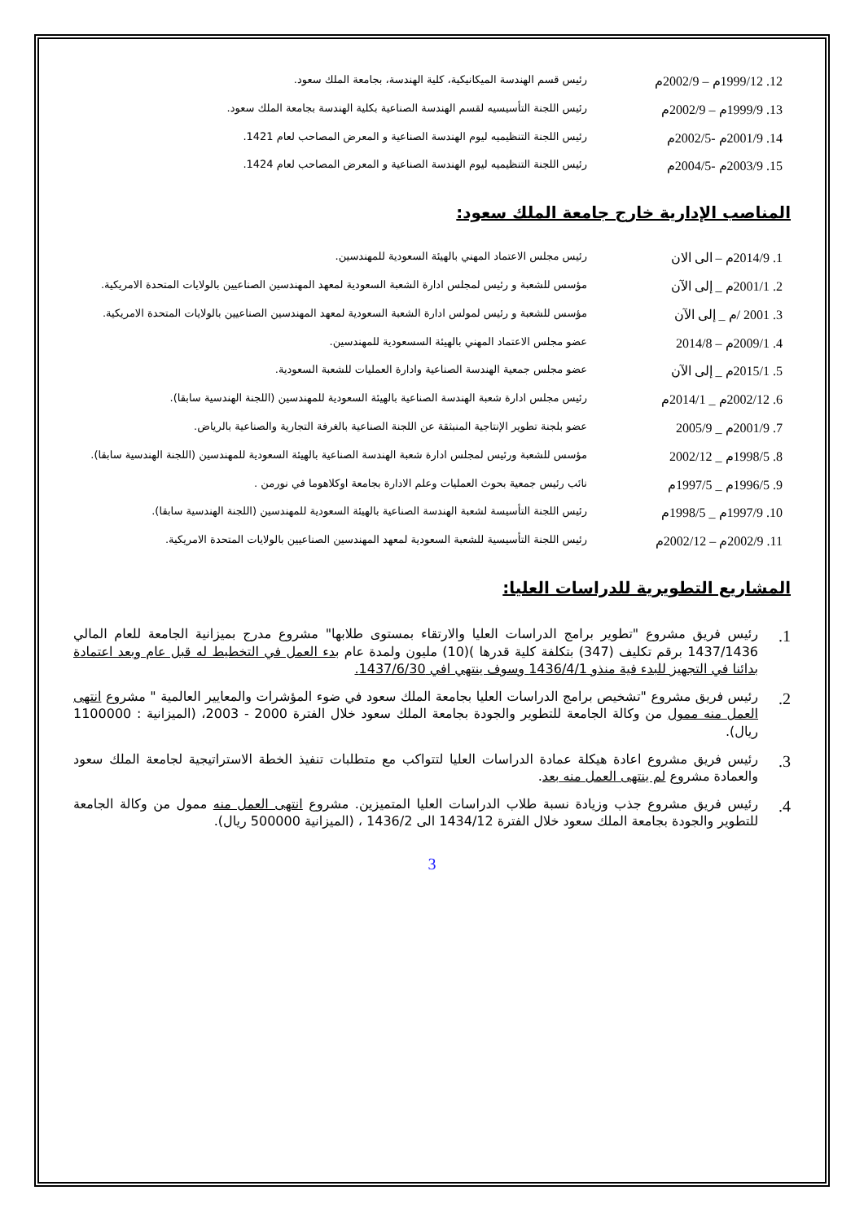12. 1999/12م – 2002/9م
رئيس قسم الهندسة الميكانيكية، كلية الهندسة، بجامعة الملك سعود.
13. 1999/9م – 2002/9م
رئيس اللجنة التأسيسيه لقسم الهندسة الصناعية بكلية الهندسة بجامعة الملك سعود.
14. 2001/9م -2002/5م
رئيس اللجنة التنظيميه ليوم الهندسة الصناعية و المعرض المصاحب لعام 1421.
15. 2003/9م -2004/5م
رئيس اللجنة التنظيميه ليوم الهندسة الصناعية و المعرض المصاحب لعام 1424.
المناصب الإدارية خارج جامعة الملك سعود:
1. 2014/9م – الى الان
رئيس مجلس الاعتماد المهني بالهيئة السعودية للمهندسين.
2. 2001/1م _ إلى الآن
مؤسس للشعبة و رئيس لمجلس ادارة الشعبة السعودية لمعهد المهندسين الصناعيين بالولايات المتحدة الامريكية.
3. 2001 /م _ إلى الآن
مؤسس للشعبة و رئيس لمولس ادارة الشعبة السعودية لمعهد المهندسين الصناعيين بالولايات المتحدة الامريكية.
4. 2009/1م – 2014/8
عضو مجلس الاعتماد المهني بالهيئة السسعودية للمهندسين.
5. 2015/1م _ إلى الآن
عضو مجلس جمعية الهندسة الصناعية وادارة العمليات للشعبة السعودية.
6. 2002/12م _ 2014/1م
رئيس مجلس ادارة شعبة الهندسة الصناعية بالهيئة السعودية للمهندسين (اللجنة الهندسية سابقا).
7. 2001/9م _ 2005/9
عضو بلجنة تطوير الإنتاجية المنبثقة عن اللجنة الصناعية بالغرفة التجارية والصناعية بالرياض.
8. 1998/5م _ 2002/12
مؤسس للشعبة ورئيس لمجلس ادارة شعبة الهندسة الصناعية بالهيئة السعودية للمهندسين (اللجنة الهندسية سابقا).
9. 1996/5م _ 1997/5م
نائب رئيس جمعية بحوث العمليات وعلم الادارة بجامعة اوكلاهوما في نورمن .
10. 1997/9م _ 1998/5م
رئيس اللجنة التأسيسة لشعبة الهندسة الصناعية بالهيئة السعودية للمهندسين (اللجنة الهندسية سابقا).
11. 2002/9م – 2002/12م
رئيس اللجنة التأسيسية للشعبة السعودية لمعهد المهندسين الصناعيين بالولايات المتحدة الامريكية.
المشاريع التطويرية للدراسات العليا:
1. رئيس فريق مشروع "تطوير برامج الدراسات العليا والارتقاء بمستوى طلابها" مشروع مدرج بميزانية الجامعة للعام المالي 1437/1436 برقم تكليف (347) بتكلفة كلية قدرها )(10) مليون ولمدة عام بدء العمل في التخطيط له قبل عام وبعد اعتمادة بدائنا في التجهيز للبدء فية منذو 1436/4/1 وسوف ينتهي افي 1437/6/30.
2. رئيس فريق مشروع "تشخيص برامج الدراسات العليا بجامعة الملك سعود في ضوء المؤشرات والمعايير العالمية " مشروع انتهى العمل منه ممول من وكالة الجامعة للتطوير والجودة بجامعة الملك سعود خلال الفترة 2000 - 2003، (الميزانية : 1100000 ريال).
3. رئيس فريق مشروع اعادة هيكلة عمادة الدراسات العليا لتتواكب مع متطلبات تنفيذ الخطة الاستراتيجية لجامعة الملك سعود والعمادة مشروع لم ينتهى العمل منه بعد.
4. رئيس فريق مشروع جذب وزيادة نسبة طلاب الدراسات العليا المتميزين. مشروع انتهى العمل منه ممول من وكالة الجامعة للتطوير والجودة بجامعة الملك سعود خلال الفترة 1434/12 الى 1436/2 ، (الميزانية 500000 ريال).
3